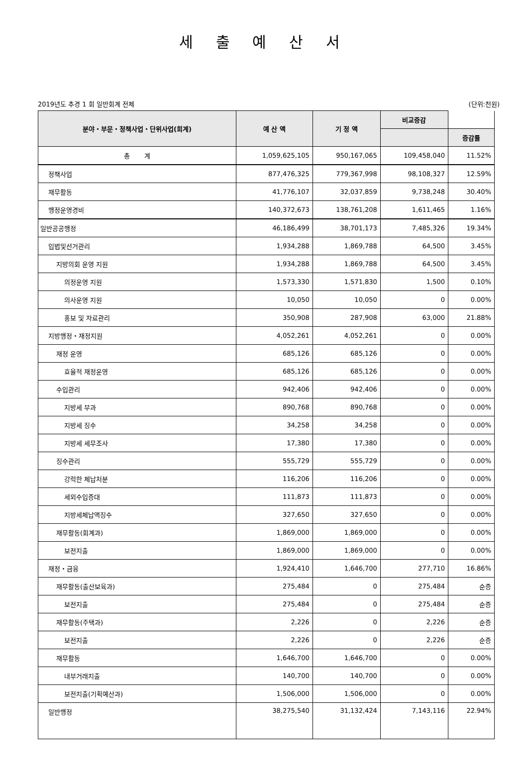세 출 예 산 서
2019년도 추경 1 회 일반회계 전체 (단위:천원)
| 분야・부문・정책사업・단위사업(회계) | 예 산 액 | 기 정 액 | 비교증감 | |
| --- | --- | --- | --- | --- |
| | | | | 증감률 |
| 총 계 | 1,059,625,105 | 950,167,065 | 109,458,040 | 11.52% |
| 정책사업 | 877,476,325 | 779,367,998 | 98,108,327 | 12.59% |
| 재무활동 | 41,776,107 | 32,037,859 | 9,738,248 | 30.40% |
| 행정운영경비 | 140,372,673 | 138,761,208 | 1,611,465 | 1.16% |
| 일반공공행정 | 46,186,499 | 38,701,173 | 7,485,326 | 19.34% |
| 입법및선거관리 | 1,934,288 | 1,869,788 | 64,500 | 3.45% |
| 지방의회 운영 지원 | 1,934,288 | 1,869,788 | 64,500 | 3.45% |
| 의정운영 지원 | 1,573,330 | 1,571,830 | 1,500 | 0.10% |
| 의사운영 지원 | 10,050 | 10,050 | 0 | 0.00% |
| 홍보 및 자료관리 | 350,908 | 287,908 | 63,000 | 21.88% |
| 지방행정・재정지원 | 4,052,261 | 4,052,261 | 0 | 0.00% |
| 재정 운영 | 685,126 | 685,126 | 0 | 0.00% |
| 효율적 재정운영 | 685,126 | 685,126 | 0 | 0.00% |
| 수입관리 | 942,406 | 942,406 | 0 | 0.00% |
| 지방세 부과 | 890,768 | 890,768 | 0 | 0.00% |
| 지방세 징수 | 34,258 | 34,258 | 0 | 0.00% |
| 지방세 세무조사 | 17,380 | 17,380 | 0 | 0.00% |
| 징수관리 | 555,729 | 555,729 | 0 | 0.00% |
| 강력한 체납처분 | 116,206 | 116,206 | 0 | 0.00% |
| 세외수입증대 | 111,873 | 111,873 | 0 | 0.00% |
| 지방세체납액징수 | 327,650 | 327,650 | 0 | 0.00% |
| 재무활동(회계과) | 1,869,000 | 1,869,000 | 0 | 0.00% |
| 보전지출 | 1,869,000 | 1,869,000 | 0 | 0.00% |
| 재정・금융 | 1,924,410 | 1,646,700 | 277,710 | 16.86% |
| 재무활동(출산보육과) | 275,484 | 0 | 275,484 | 순증 |
| 보전지출 | 275,484 | 0 | 275,484 | 순증 |
| 재무활동(주택과) | 2,226 | 0 | 2,226 | 순증 |
| 보전지출 | 2,226 | 0 | 2,226 | 순증 |
| 재무활동 | 1,646,700 | 1,646,700 | 0 | 0.00% |
| 내부거래지출 | 140,700 | 140,700 | 0 | 0.00% |
| 보전지출(기획예산과) | 1,506,000 | 1,506,000 | 0 | 0.00% |
| 일반행정 | 38,275,540 | 31,132,424 | 7,143,116 | 22.94% |